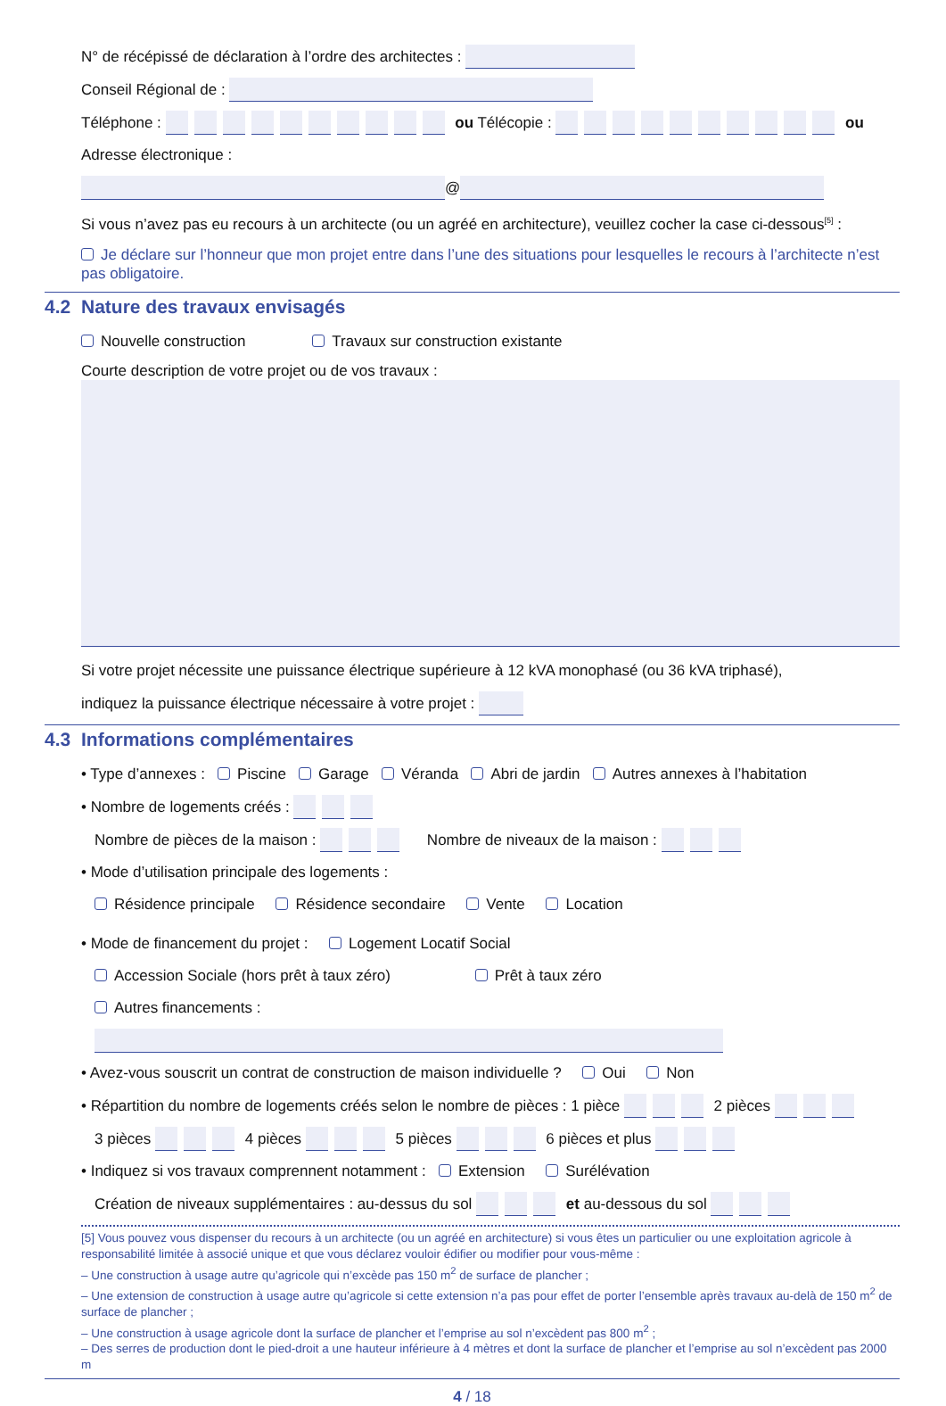N° de récépissé de déclaration à l’ordre des architectes :
Conseil Régional de :
Téléphone : ou Télécopie : ou
Adresse électronique :
@
Si vous n’avez pas eu recours à un architecte (ou un agréé en architecture), veuillez cocher la case ci-dessous<sup>[5]</sup> :
Je déclare sur l’honneur que mon projet entre dans l’une des situations pour lesquelles le recours à l’architecte n’est pas obligatoire.
4.2 Nature des travaux envisagés
Nouvelle construction Travaux sur construction existante
Courte description de votre projet ou de vos travaux :
Si votre projet nécessite une puissance électrique supérieure à 12 kVA monophasé (ou 36 kVA triphasé),
indiquez la puissance électrique nécessaire à votre projet :
4.3 Informations complémentaires
• Type d’annexes : Piscine Garage Véranda Abri de jardin Autres annexes à l’habitation
• Nombre de logements créés :
Nombre de pièces de la maison : Nombre de niveaux de la maison :
• Mode d’utilisation principale des logements :
Résidence principale Résidence secondaire Vente Location
• Mode de financement du projet : Logement Locatif Social
Accession Sociale (hors prêt à taux zéro) Prêt à taux zéro
Autres financements :
• Avez-vous souscrit un contrat de construction de maison individuelle ? Oui Non
• Répartition du nombre de logements créés selon le nombre de pièces : 1 pièce 2 pièces
3 pièces 4 pièces 5 pièces 6 pièces et plus
• Indiquez si vos travaux comprennent notamment : Extension Surélévation
Création de niveaux supplémentaires : au-dessus du sol et au-dessous du sol
[5] Vous pouvez vous dispenser du recours à un architecte (ou un agréé en architecture) si vous êtes un particulier ou une exploitation agricole à responsabilité limitée à associé unique et que vous déclarez vouloir édifier ou modifier pour vous-même :
– Une construction à usage autre qu’agricole qui n’excède pas 150 m<sup>2</sup> de surface de plancher ;
– Une extension de construction à usage autre qu’agricole si cette extension n’a pas pour effet de porter l’ensemble après travaux au-delà de 150 m<sup>2</sup> de surface de plancher ;
– Une construction à usage agricole dont la surface de plancher et l’emprise au sol n’excèdent pas 800 m<sup>2</sup> ;
– Des serres de production dont le pied-droit a une hauteur inférieure à 4 mètres et dont la surface de plancher et l’emprise au sol n’excèdent pas 2000 m
4 / 18